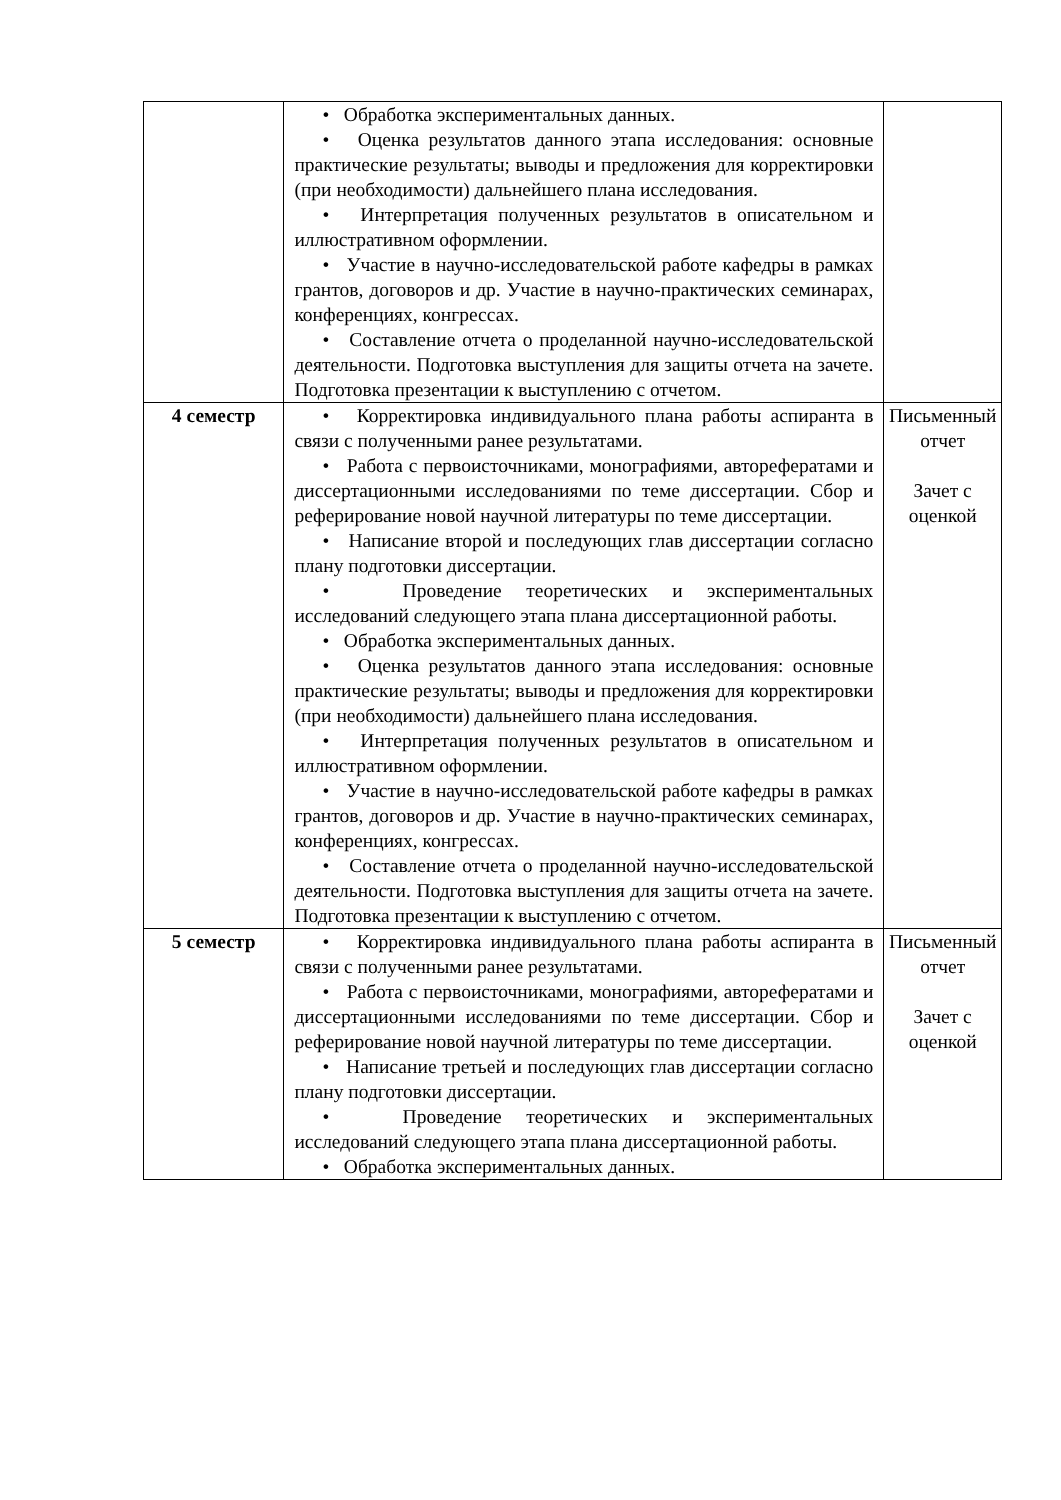| | • Обработка экспериментальных данных. • Оценка результатов данного этапа исследования: основные практические результаты; выводы и предложения для корректировки (при необходимости) дальнейшего плана исследования. • Интерпретация полученных результатов в описательном и иллюстративном оформлении. • Участие в научно-исследовательской работе кафедры в рамках грантов, договоров и др. Участие в научно-практических семинарах, конференциях, конгрессах. • Составление отчета о проделанной научно-исследовательской деятельности. Подготовка выступления для защиты отчета на зачете. Подготовка презентации к выступлению с отчетом. | |
| 4 семестр | • Корректировка индивидуального плана работы аспиранта в связи с полученными ранее результатами. • Работа с первоисточниками, монографиями, авторефератами и диссертационными исследованиями по теме диссертации. Сбор и реферирование новой научной литературы по теме диссертации. • Написание второй и последующих глав диссертации согласно плану подготовки диссертации. • Проведение теоретических и экспериментальных исследований следующего этапа плана диссертационной работы. • Обработка экспериментальных данных. • Оценка результатов данного этапа исследования: основные практические результаты; выводы и предложения для корректировки (при необходимости) дальнейшего плана исследования. • Интерпретация полученных результатов в описательном и иллюстративном оформлении. • Участие в научно-исследовательской работе кафедры в рамках грантов, договоров и др. Участие в научно-практических семинарах, конференциях, конгрессах. • Составление отчета о проделанной научно-исследовательской деятельности. Подготовка выступления для защиты отчета на зачете. Подготовка презентации к выступлению с отчетом. | Письменный отчет Зачет с оценкой |
| 5 семестр | • Корректировка индивидуального плана работы аспиранта в связи с полученными ранее результатами. • Работа с первоисточниками, монографиями, авторефератами и диссертационными исследованиями по теме диссертации. Сбор и реферирование новой научной литературы по теме диссертации. • Написание третьей и последующих глав диссертации согласно плану подготовки диссертации. • Проведение теоретических и экспериментальных исследований следующего этапа плана диссертационной работы. • Обработка экспериментальных данных. | Письменный отчет Зачет с оценкой |